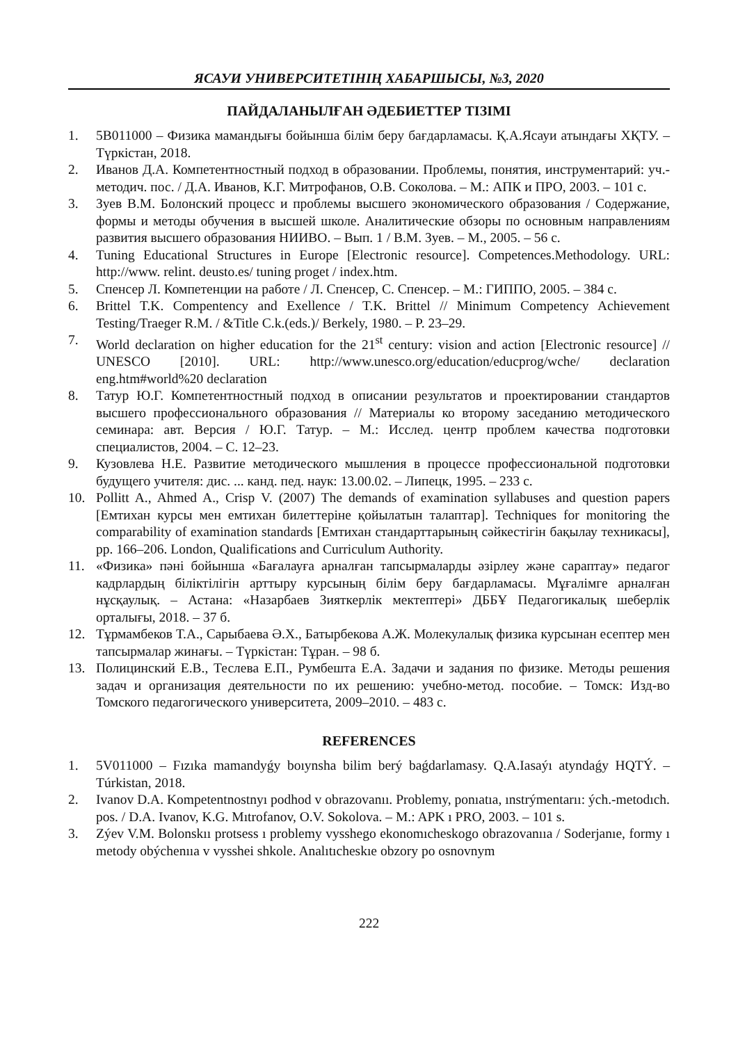ЯСАУИ УНИВЕРСИТЕТІНІҢ ХАБАРШЫСЫ, №3, 2020
ПАЙДАЛАНЫЛҒАН ӘДЕБИЕТТЕР ТІЗІМІ
1. 5В011000 – Физика мамандығы бойынша білім беру бағдарламасы. Қ.А.Ясауи атындағы ХҚТУ. – Түркістан, 2018.
2. Иванов Д.А. Компетентностный подход в образовании. Проблемы, понятия, инструментарий: уч.-методич. пос. / Д.А. Иванов, К.Г. Митрофанов, О.В. Соколова. – М.: АПК и ПРО, 2003. – 101 с.
3. Зуев В.М. Болонский процесс и проблемы высшего экономического образования / Содержание, формы и методы обучения в высшей школе. Аналитические обзоры по основным направлениям развития высшего образования НИИВО. – Вып. 1 / В.М. Зуев. – М., 2005. – 56 с.
4. Tuning Educational Structures in Europe [Electronic resource]. Competences.Methodology. URL: http://www. relint. deusto.es/ tuning proget / index.htm.
5. Спенсер Л. Компетенции на работе / Л. Спенсер, С. Спенсер. – М.: ГИППО, 2005. – 384 с.
6. Brittel T.K. Compentency and Exellence / T.K. Brittel // Minimum Competency Achievement Testing/Traeger R.M. / &Title C.k.(eds.)/ Berkely, 1980. – P. 23–29.
7. World declaration on higher education for the 21<sup>st</sup> century: vision and action [Electronic resource] // UNESCO [2010]. URL: http://www.unesco.org/education/educprog/wche/ declaration eng.htm#world%20 declaration
8. Татур Ю.Г. Компетентностный подход в описании результатов и проектировании стандартов высшего профессионального образования // Материалы ко второму заседанию методического семинара: авт. Версия / Ю.Г. Татур. – М.: Исслед. центр проблем качества подготовки специалистов, 2004. – С. 12–23.
9. Кузовлева Н.Е. Развитие методического мышления в процессе профессиональной подготовки будущего учителя: дис. ... канд. пед. наук: 13.00.02. – Липецк, 1995. – 233 с.
10. Pollitt A., Ahmed A., Crisp V. (2007) The demands of examination syllabuses and question papers [Емтихан курсы мен емтихан билеттеріне қойылатын талаптар]. Techniques for monitoring the comparability of examination standards [Емтихан стандарттарының сәйкестігін бақылау техникасы], pp. 166–206. London, Qualifications and Curriculum Authority.
11. «Физика» пәні бойынша «Бағалауға арналған тапсырмаларды әзірлеу және сараптау» педагог кадрлардың біліктілігін арттыру курсының білім беру бағдарламасы. Мұғалімге арналған нұсқаулық. – Астана: «Назарбаев Зияткерлік мектептері» ДББҰ Педагогикалық шеберлік орталығы, 2018. – 37 б.
12. Тұрмамбеков Т.А., Сарыбаева Ә.Х., Батырбекова А.Ж. Молекулалық физика курсынан есептер мен тапсырмалар жинағы. – Түркістан: Тұран. – 98 б.
13. Полицинский Е.В., Теслева Е.П., Румбешта Е.А. Задачи и задания по физике. Методы решения задач и организация деятельности по их решению: учебно-метод. пособие. – Томск: Изд-во Томского педагогического университета, 2009–2010. – 483 с.
REFERENCES
1. 5V011000 – Fızıka mamandyǵy boıynsha bilim berý baǵdarlamasy. Q.A.Iasaýı atyndaǵy HQTÝ. – Túrkistan, 2018.
2. Ivanov D.A. Kompetentnostnyı podhod v obrazovanıı. Problemy, ponıatıa, ınstrýmentarıı: ých.-metodıch. pos. / D.A. Ivanov, K.G. Mıtrofanov, O.V. Sokolova. – M.: APK ı PRO, 2003. – 101 s.
3. Zýev V.M. Bolonskıı protsess ı problemy vysshego ekonomıcheskogo obrazovanııa / Soderjanıe, formy ı metody obýchenııa v vysshei shkole. Analıtıcheskıe obzory po osnovnym
222